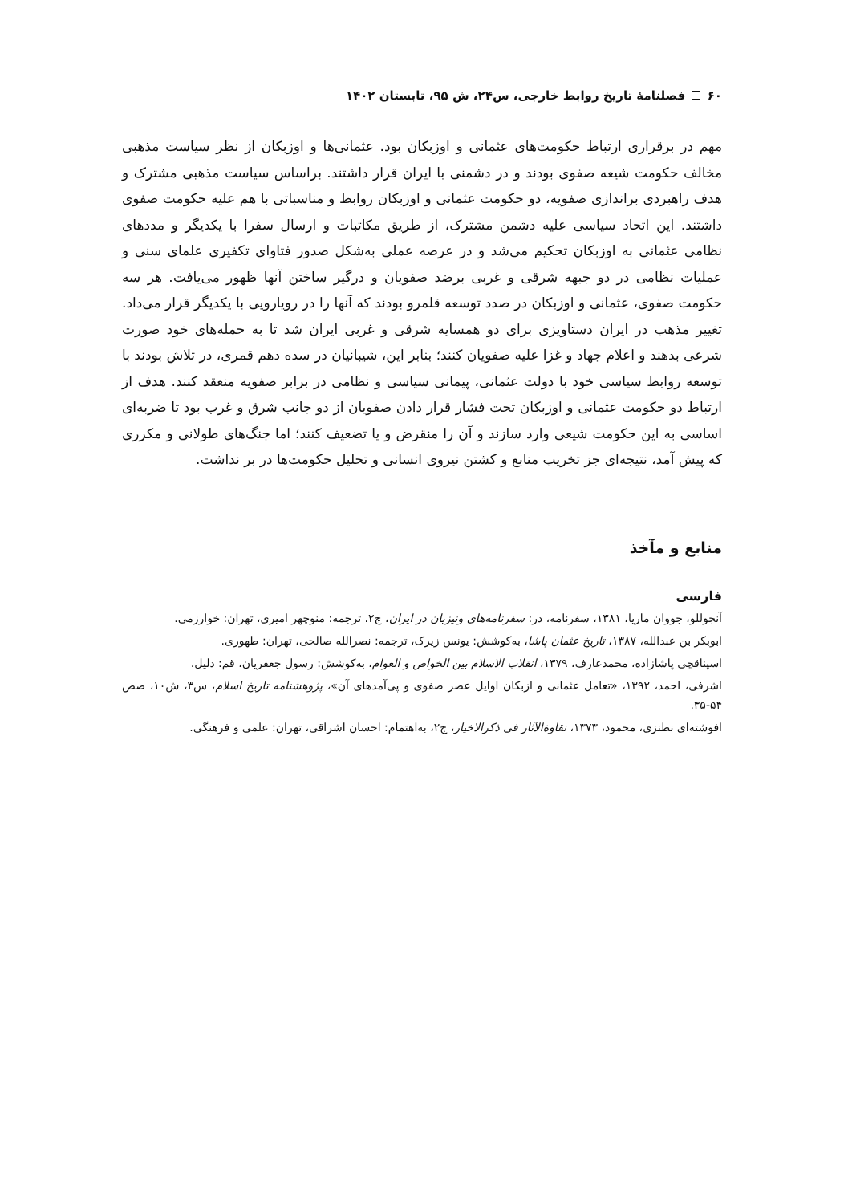۶۰ فصلنامهٔ تاریخ روابط خارجی، س۲۴، ش ۹۵، تابستان ۱۴۰۲
مهم در برقراری ارتباط حکومت‌های عثمانی و اوزبکان بود. عثمانی‌ها و اوزبکان از نظر سیاست مذهبی مخالف حکومت شیعه صفوی بودند و در دشمنی با ایران قرار داشتند. براساس سیاست مذهبی مشترک و هدف راهبردی براندازی صفویه، دو حکومت عثمانی و اوزبکان روابط و مناسباتی با هم علیه حکومت صفوی داشتند. این اتحاد سیاسی علیه دشمن مشترک، از طریق مکاتبات و ارسال سفرا با یکدیگر و مددهای نظامی عثمانی به اوزبکان تحکیم می‌شد و در عرصه عملی به‌شکل صدور فتاوای تکفیری علمای سنی و عملیات نظامی در دو جبهه شرقی و غربی برضد صفویان و درگیر ساختن آنها ظهور می‌یافت. هر سه حکومت صفوی، عثمانی و اوزبکان در صدد توسعه قلمرو بودند که آنها را در رویارویی با یکدیگر قرار می‌داد. تغییر مذهب در ایران دستاویزی برای دو همسایه شرقی و غربی ایران شد تا به حمله‌های خود صورت شرعی بدهند و اعلام جهاد و غزا علیه صفویان کنند؛ بنابر این، شیبانیان در سده دهم قمری، در تلاش بودند با توسعه روابط سیاسی خود با دولت عثمانی، پیمانی سیاسی و نظامی در برابر صفویه منعقد کنند. هدف از ارتباط دو حکومت عثمانی و اوزبکان تحت فشار قرار دادن صفویان از دو جانب شرق و غرب بود تا ضربه‌ای اساسی به این حکومت شیعی وارد سازند و آن را منقرض و یا تضعیف کنند؛ اما جنگ‌های طولانی و مکرری که پیش آمد، نتیجه‌ای جز تخریب منابع و کشتن نیروی انسانی و تحلیل حکومت‌ها در بر نداشت.
منابع و مآخذ
فارسی
آنجوللو، جووان ماریا، ۱۳۸۱، سفرنامه، در: سفرنامه‌های ونیزیان در ایران، چ۲، ترجمه: منوچهر امیری، تهران: خوارزمی.
ابوبکر بن عبدالله، ۱۳۸۷، تاریخ عثمان پاشا، به‌کوشش: یونس زیرک، ترجمه: نصرالله صالحی، تهران: طهوری.
اسپناقچی پاشازاده، محمدعارف، ۱۳۷۹، انقلاب الاسلام بین الخواص و العوام، به‌کوشش: رسول جعفریان، قم: دلیل.
اشرفی، احمد، ۱۳۹۲، «تعامل عثمانی و ازبکان اوایل عصر صفوی و پی‌آمدهای آن»، پژوهشنامه تاریخ اسلام، س۳، ش۱۰، صص ۵۴-۳۵.
افوشته‌ای نطنزی، محمود، ۱۳۷۳، نقاوة‌الآثار فی ذکرالاخیار، چ۲، به‌اهتمام: احسان اشراقی، تهران: علمی و فرهنگی.